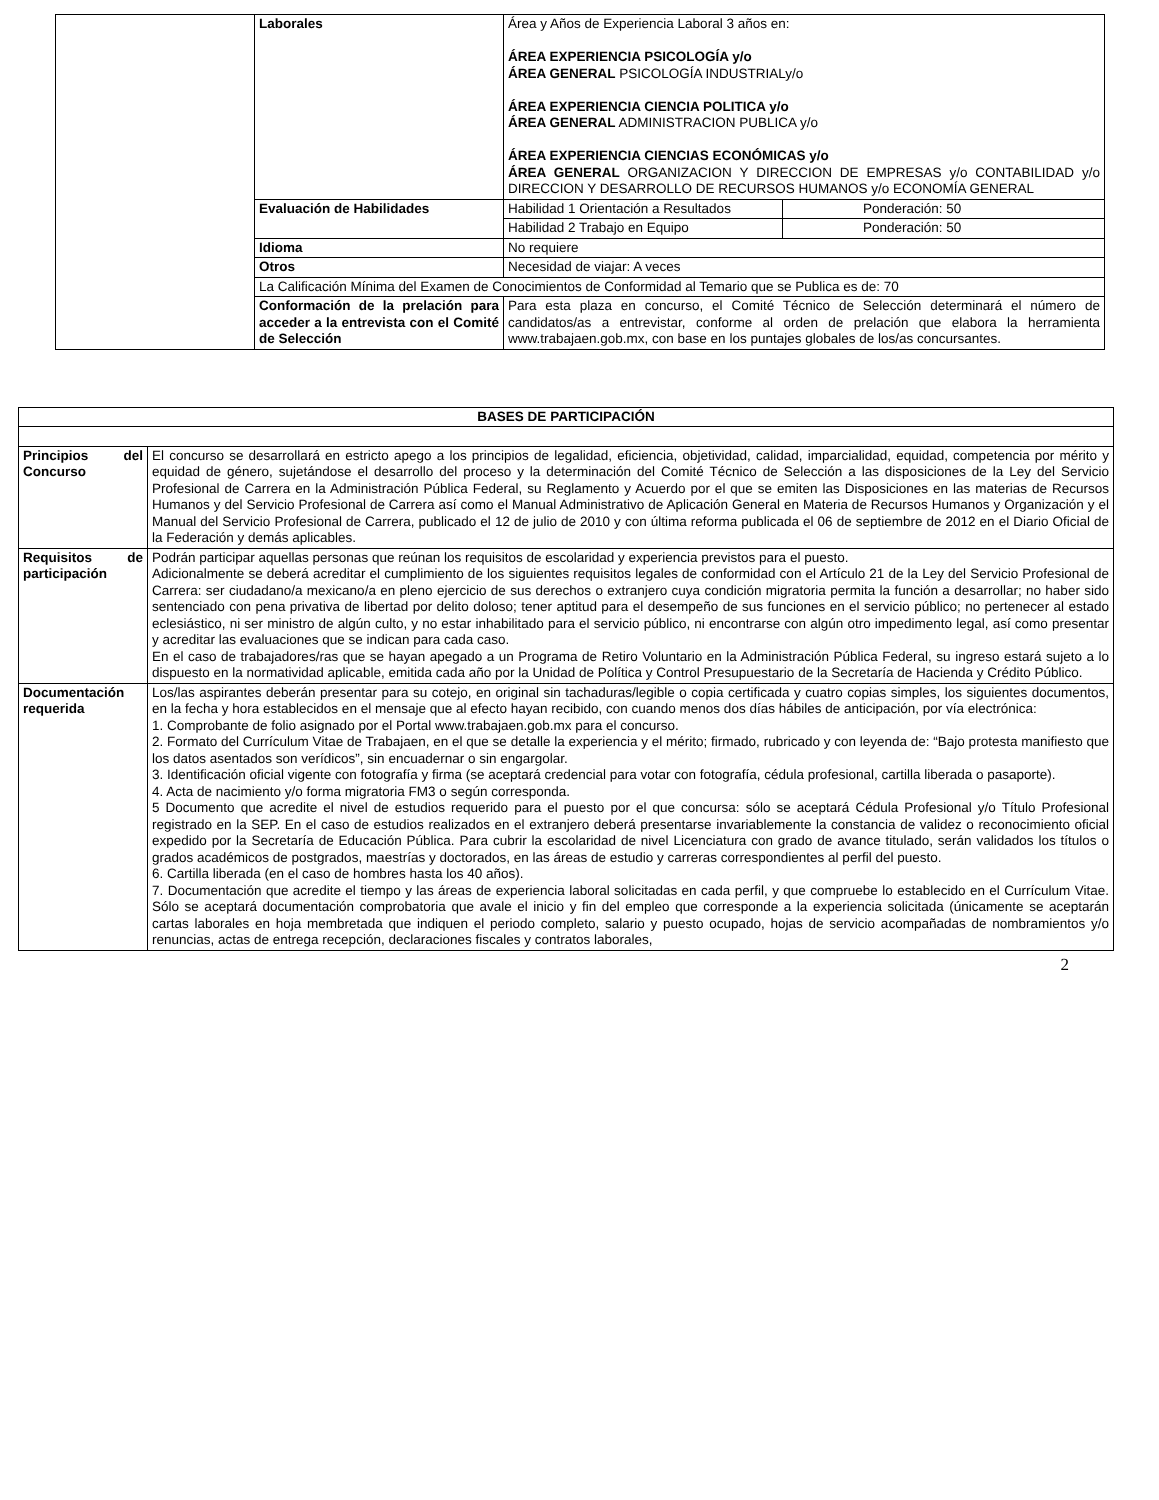| | Laborales | Área y Años de Experiencia Laboral 3 años en: ÁREA EXPERIENCIA PSICOLOGÍA y/o ÁREA GENERAL PSICOLOGÍA INDUSTRIALy/o ÁREA EXPERIENCIA CIENCIA POLITICA y/o ÁREA GENERAL ADMINISTRACION PUBLICA y/o ÁREA EXPERIENCIA CIENCIAS ECONÓMICAS y/o ÁREA GENERAL ORGANIZACION Y DIRECCION DE EMPRESAS y/o CONTABILIDAD y/o DIRECCION Y DESARROLLO DE RECURSOS HUMANOS y/o ECONOMÍA GENERAL | |
| | Evaluación de Habilidades | Habilidad 1 Orientación a Resultados | Ponderación: 50 |
| | | Habilidad 2 Trabajo en Equipo | Ponderación: 50 |
| | Idioma | No requiere | |
| | Otros | Necesidad de viajar: A veces | |
| | La Calificación Mínima del Examen de Conocimientos de Conformidad al Temario que se Publica es de: 70 | | |
| | Conformación de la prelación para acceder a la entrevista con el Comité de Selección | Para esta plaza en concurso, el Comité Técnico de Selección determinará el número de candidatos/as a entrevistar, conforme al orden de prelación que elabora la herramienta www.trabajaen.gob.mx, con base en los puntajes globales de los/as concursantes. | |
| BASES DE PARTICIPACIÓN | |
| --- | --- |
| Principios del Concurso | El concurso se desarrollará en estricto apego a los principios de legalidad, eficiencia, objetividad, calidad, imparcialidad, equidad, competencia por mérito y equidad de género, sujetándose el desarrollo del proceso y la determinación del Comité Técnico de Selección a las disposiciones de la Ley del Servicio Profesional de Carrera en la Administración Pública Federal, su Reglamento y Acuerdo por el que se emiten las Disposiciones en las materias de Recursos Humanos y del Servicio Profesional de Carrera así como el Manual Administrativo de Aplicación General en Materia de Recursos Humanos y Organización y el Manual del Servicio Profesional de Carrera, publicado el 12 de julio de 2010 y con última reforma publicada el 06 de septiembre de 2012 en el Diario Oficial de la Federación y demás aplicables. |
| Requisitos de participación | Podrán participar aquellas personas que reúnan los requisitos de escolaridad y experiencia previstos para el puesto. Adicionalmente se deberá acreditar el cumplimiento de los siguientes requisitos legales de conformidad con el Artículo 21 de la Ley del Servicio Profesional de Carrera: ser ciudadano/a mexicano/a en pleno ejercicio de sus derechos o extranjero cuya condición migratoria permita la función a desarrollar; no haber sido sentenciado con pena privativa de libertad por delito doloso; tener aptitud para el desempeño de sus funciones en el servicio público; no pertenecer al estado eclesiástico, ni ser ministro de algún culto, y no estar inhabilitado para el servicio público, ni encontrarse con algún otro impedimento legal, así como presentar y acreditar las evaluaciones que se indican para cada caso. En el caso de trabajadores/ras que se hayan apegado a un Programa de Retiro Voluntario en la Administración Pública Federal, su ingreso estará sujeto a lo dispuesto en la normatividad aplicable, emitida cada año por la Unidad de Política y Control Presupuestario de la Secretaría de Hacienda y Crédito Público. |
| Documentación requerida | Los/las aspirantes deberán presentar para su cotejo, en original sin tachaduras/legible o copia certificada y cuatro copias simples, los siguientes documentos, en la fecha y hora establecidos en el mensaje que al efecto hayan recibido, con cuando menos dos días hábiles de anticipación, por vía electrónica: 1. Comprobante de folio asignado por el Portal www.trabajaen.gob.mx para el concurso. 2. Formato del Currículum Vitae de Trabajaen, en el que se detalle la experiencia y el mérito; firmado, rubricado y con leyenda de: “Bajo protesta manifiesto que los datos asentados son verídicos”, sin encuadernar o sin engargolar. 3. Identificación oficial vigente con fotografía y firma (se aceptará credencial para votar con fotografía, cédula profesional, cartilla liberada o pasaporte). 4. Acta de nacimiento y/o forma migratoria FM3 o según corresponda. 5 Documento que acredite el nivel de estudios requerido para el puesto por el que concursa: sólo se aceptará Cédula Profesional y/o Título Profesional registrado en la SEP. En el caso de estudios realizados en el extranjero deberá presentarse invariablemente la constancia de validez o reconocimiento oficial expedido por la Secretaría de Educación Pública. Para cubrir la escolaridad de nivel Licenciatura con grado de avance titulado, serán validados los títulos o grados académicos de postgrados, maestrías y doctorados, en las áreas de estudio y carreras correspondientes al perfil del puesto. 6. Cartilla liberada (en el caso de hombres hasta los 40 años). 7. Documentación que acredite el tiempo y las áreas de experiencia laboral solicitadas en cada perfil, y que compruebe lo establecido en el Currículum Vitae. Sólo se aceptará documentación comprobatoria que avale el inicio y fin del empleo que corresponde a la experiencia solicitada (únicamente se aceptarán cartas laborales en hoja membretada que indiquen el periodo completo, salario y puesto ocupado, hojas de servicio acompañadas de nombramientos y/o renuncias, actas de entrega recepción, declaraciones fiscales y contratos laborales, |
2